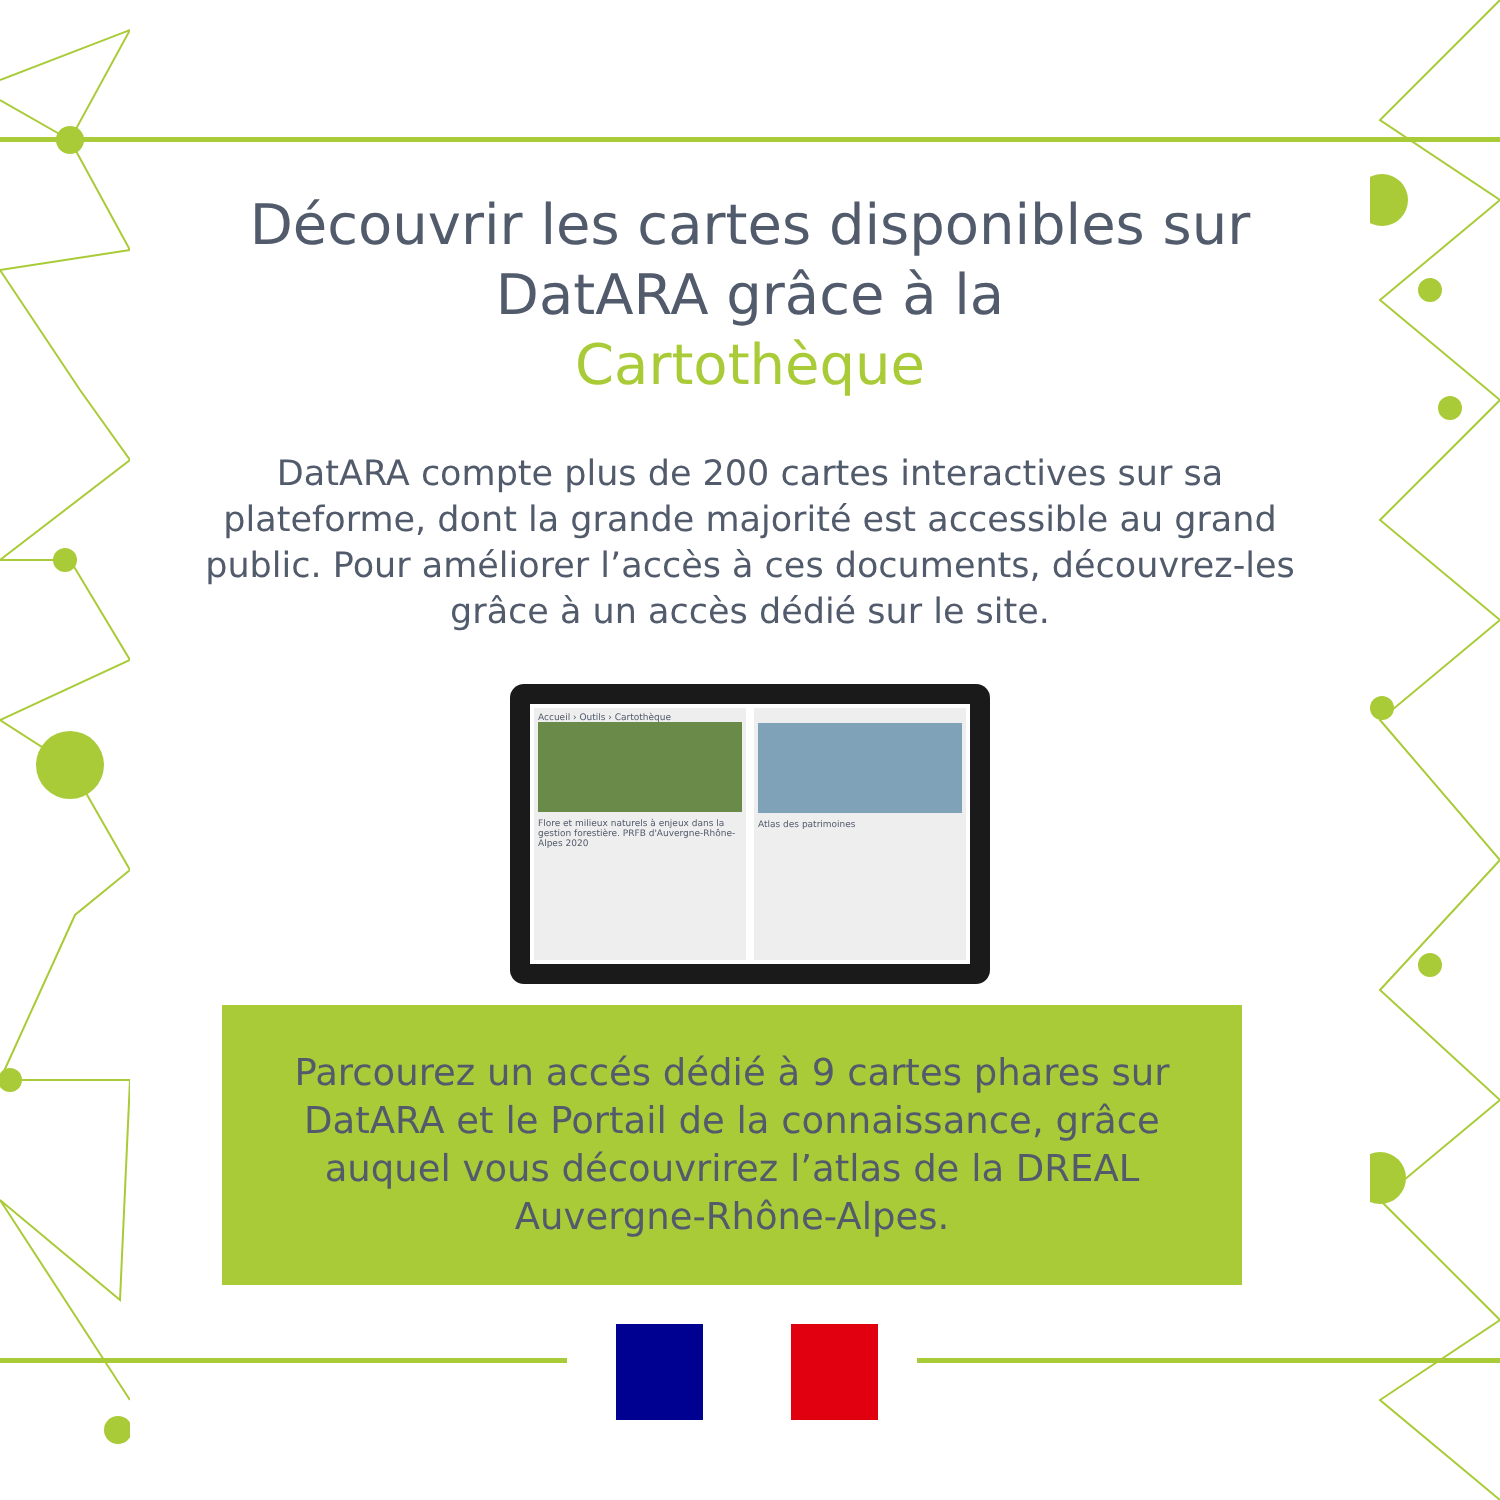Découvrir les cartes disponibles sur
DatARA grâce à la
Cartothèque
DatARA compte plus de 200 cartes interactives sur sa plateforme, dont la grande majorité est accessible au grand public. Pour améliorer l’accès à ces documents, découvrez-les grâce à un accès dédié sur le site.
Accueil › Outils › Cartothèque
Flore et milieux naturels à enjeux dans la gestion forestière. PRFB d'Auvergne-Rhône-Alpes 2020
Atlas des patrimoines
Parcourez un accés dédié à 9 cartes phares sur DatARA et le Portail de la connaissance, grâce auquel vous découvrirez l’atlas de la DREAL Auvergne-Rhône-Alpes.